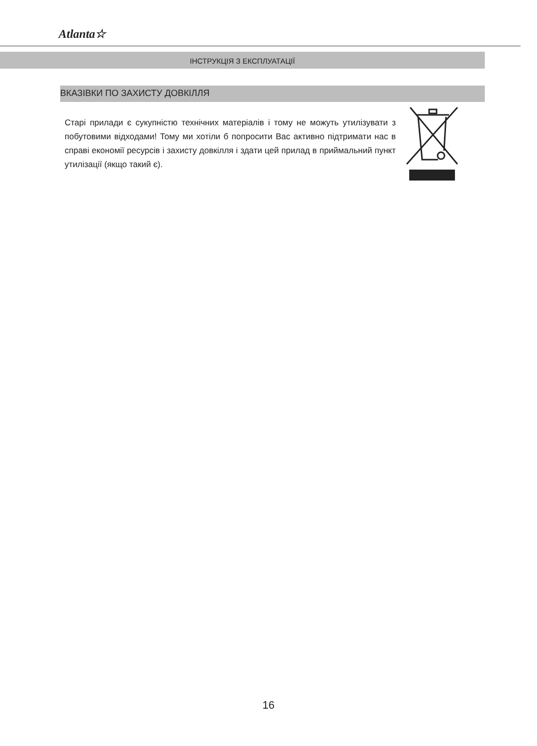Atlanta☆
ІНСТРУКЦІЯ З ЕКСПЛУАТАЦІЇ
ВКАЗІВКИ ПО ЗАХИСТУ ДОВКІЛЛЯ
Старі прилади є сукупністю технічних матеріалів і тому не можуть утилізувати з побутовими відходами! Тому ми хотіли б попросити Вас активно підтримати нас в справі економії ресурсів і захисту довкілля і здати цей прилад в приймальний пункт утилізації (якщо такий є).
16